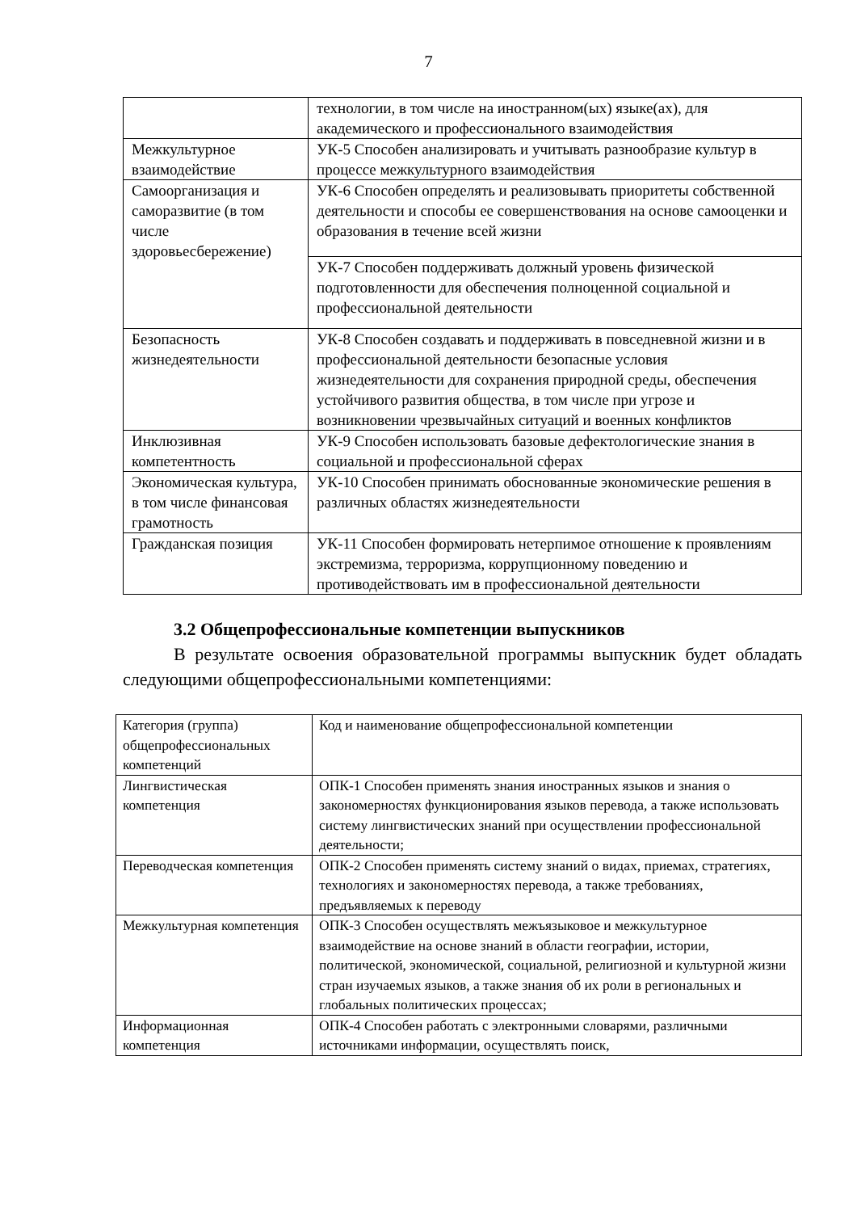7
| | технологии, в том числе на иностранном(ых) языке(ах), для академического и профессионального взаимодействия |
| Межкультурное взаимодействие | УК-5 Способен анализировать и учитывать разнообразие культур в процессе межкультурного взаимодействия |
| Самоорганизация и саморазвитие (в том числе здоровьесбережение) | УК-6 Способен определять и реализовывать приоритеты собственной деятельности и способы ее совершенствования на основе самооценки и образования в течение всей жизни |
| | УК-7 Способен поддерживать должный уровень физической подготовленности для обеспечения полноценной социальной и профессиональной деятельности |
| Безопасность жизнедеятельности | УК-8 Способен создавать и поддерживать в повседневной жизни и в профессиональной деятельности безопасные условия жизнедеятельности для сохранения природной среды, обеспечения устойчивого развития общества, в том числе при угрозе и возникновении чрезвычайных ситуаций и военных конфликтов |
| Инклюзивная компетентность | УК-9 Способен использовать базовые дефектологические знания в социальной и профессиональной сферах |
| Экономическая культура, в том числе финансовая грамотность | УК-10 Способен принимать обоснованные экономические решения в различных областях жизнедеятельности |
| Гражданская позиция | УК-11 Способен формировать нетерпимое отношение к проявлениям экстремизма, терроризма, коррупционному поведению и противодействовать им в профессиональной деятельности |
3.2 Общепрофессиональные компетенции выпускников
В результате освоения образовательной программы выпускник будет обладать следующими общепрофессиональными компетенциями:
| Категория (группа) общепрофессиональных компетенций | Код и наименование общепрофессиональной компетенции |
| Лингвистическая компетенция | ОПК-1 Способен применять знания иностранных языков и знания о закономерностях функционирования языков перевода, а также использовать систему лингвистических знаний при осуществлении профессиональной деятельности; |
| Переводческая компетенция | ОПК-2 Способен применять систему знаний о видах, приемах, стратегиях, технологиях и закономерностях перевода, а также требованиях, предъявляемых к переводу |
| Межкультурная компетенция | ОПК-3 Способен осуществлять межъязыковое и межкультурное взаимодействие на основе знаний в области географии, истории, политической, экономической, социальной, религиозной и культурной жизни стран изучаемых языков, а также знания об их роли в региональных и глобальных политических процессах; |
| Информационная компетенция | ОПК-4 Способен работать с электронными словарями, различными источниками информации, осуществлять поиск, |